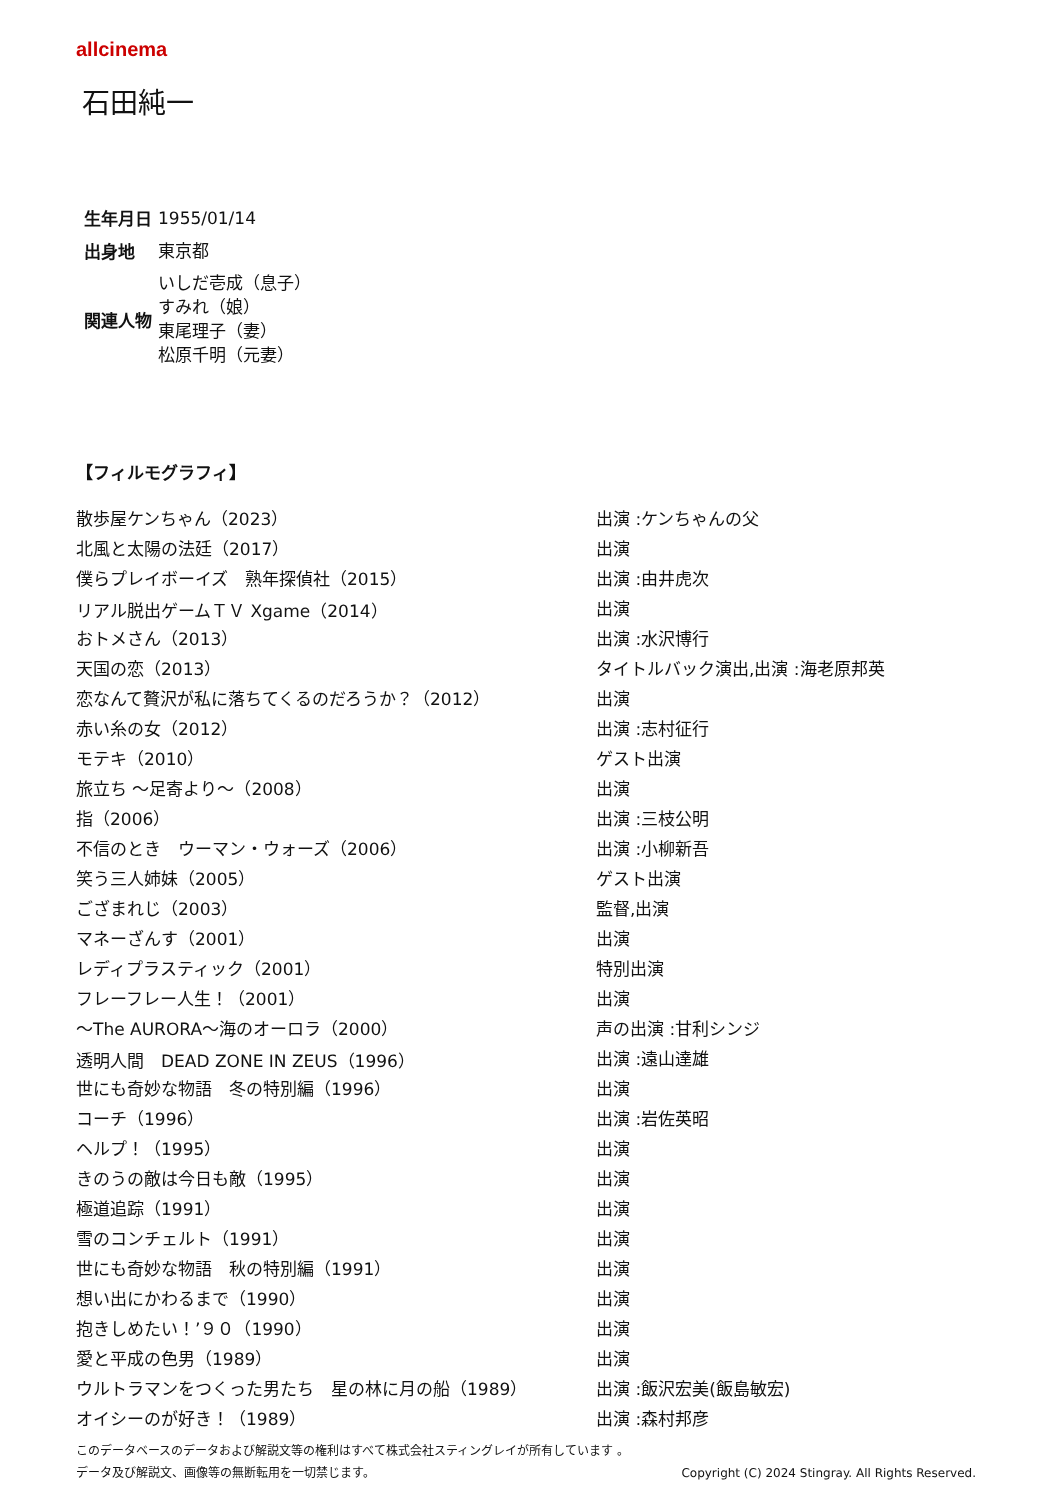allcinema
石田純一
| 生年月日 | 1955/01/14 |
| 出身地 | 東京都 |
| 関連人物 | いしだ壱成（息子） すみれ（娘） 東尾理子（妻） 松原千明（元妻） |
【フィルモグラフィ】
| 散歩屋ケンちゃん（2023） | 出演 :ケンちゃんの父 |
| 北風と太陽の法廷（2017） | 出演 |
| 僕らプレイボーイズ 熟年探偵社（2015） | 出演 :由井虎次 |
| リアル脱出ゲームＴＶ Xgame（2014） | 出演 |
| おトメさん（2013） | 出演 :水沢博行 |
| 天国の恋（2013） | タイトルバック演出,出演 :海老原邦英 |
| 恋なんて贅沢が私に落ちてくるのだろうか？（2012） | 出演 |
| 赤い糸の女（2012） | 出演 :志村征行 |
| モテキ（2010） | ゲスト出演 |
| 旅立ち ～足寄より～（2008） | 出演 |
| 指（2006） | 出演 :三枝公明 |
| 不信のとき ウーマン・ウォーズ（2006） | 出演 :小柳新吾 |
| 笑う三人姉妹（2005） | ゲスト出演 |
| ござまれじ（2003） | 監督,出演 |
| マネーざんす（2001） | 出演 |
| レディプラスティック（2001） | 特別出演 |
| フレーフレー人生！（2001） | 出演 |
| ～The AURORA～海のオーロラ（2000） | 声の出演 :甘利シンジ |
| 透明人間 DEAD ZONE IN ZEUS（1996） | 出演 :遠山達雄 |
| 世にも奇妙な物語 冬の特別編（1996） | 出演 |
| コーチ（1996） | 出演 :岩佐英昭 |
| ヘルプ！（1995） | 出演 |
| きのうの敵は今日も敵（1995） | 出演 |
| 極道追踪（1991） | 出演 |
| 雪のコンチェルト（1991） | 出演 |
| 世にも奇妙な物語 秋の特別編（1991） | 出演 |
| 想い出にかわるまで（1990） | 出演 |
| 抱きしめたい！’９０（1990） | 出演 |
| 愛と平成の色男（1989） | 出演 |
| ウルトラマンをつくった男たち 星の林に月の船（1989） | 出演 :飯沢宏美(飯島敏宏) |
| オイシーのが好き！（1989） | 出演 :森村邦彦 |
このデータベースのデータおよび解説文等の権利はすべて株式会社スティングレイが所有しています 。
データ及び解説文、画像等の無断転用を一切禁じます。 Copyright (C) 2024 Stingray. All Rights Reserved.